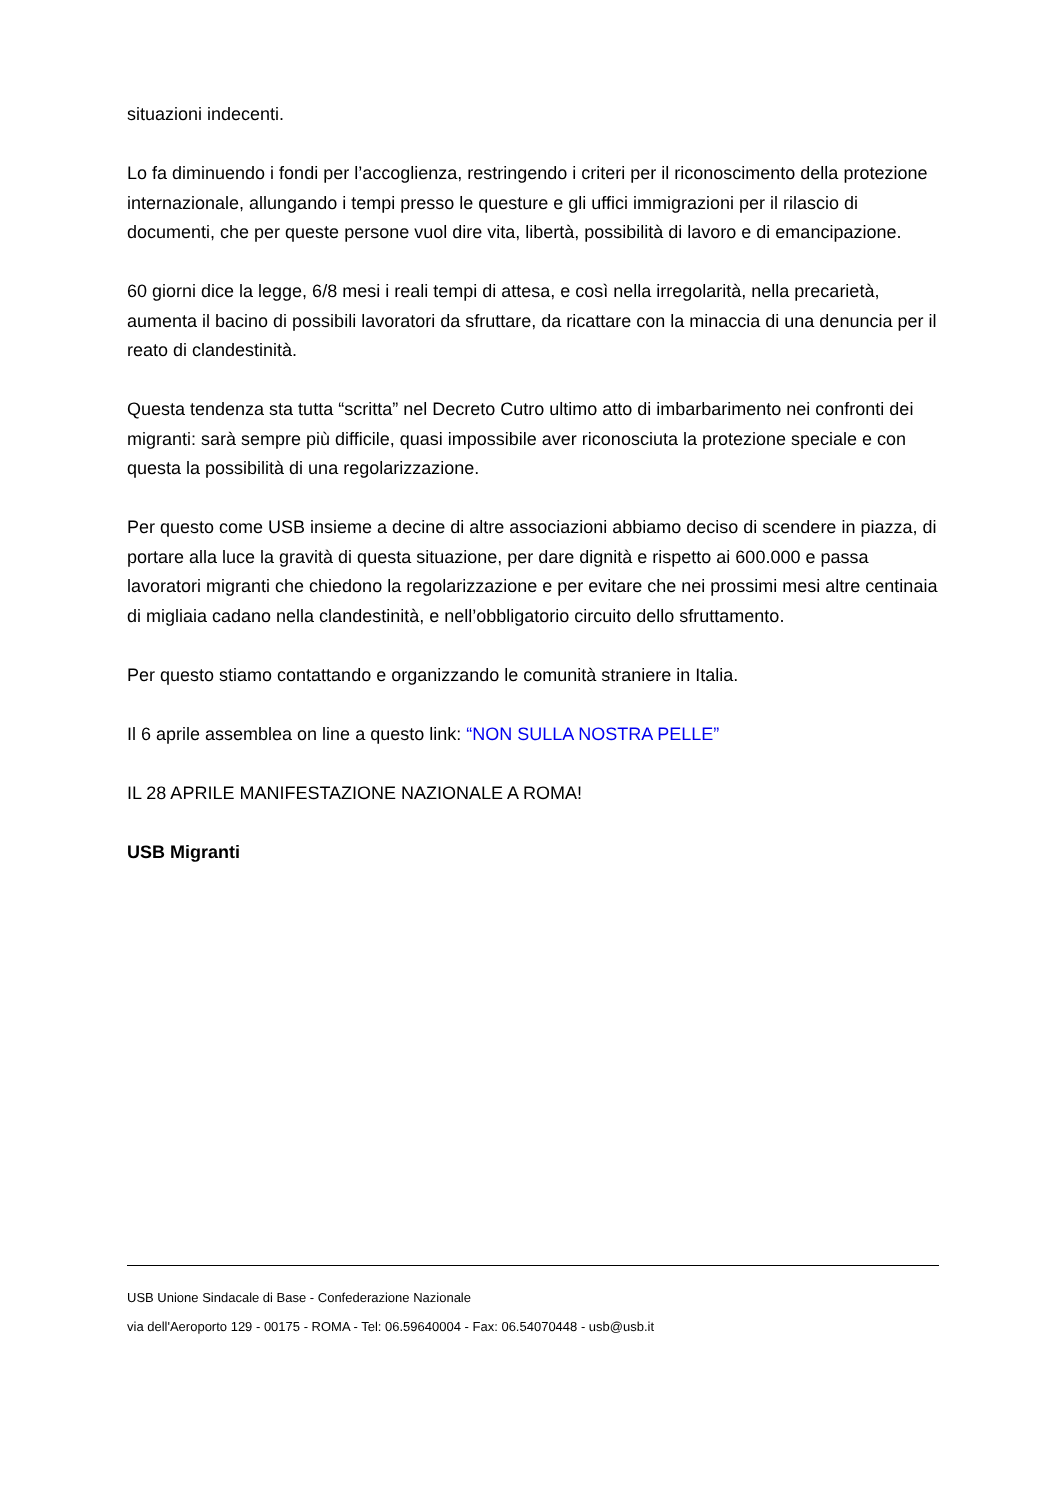situazioni indecenti.
Lo fa diminuendo i fondi per l’accoglienza, restringendo i criteri per il riconoscimento della protezione internazionale, allungando i tempi presso le questure e gli uffici immigrazioni per il rilascio di documenti, che per queste persone vuol dire vita, libertà, possibilità di lavoro e di emancipazione.
60 giorni dice la legge, 6/8 mesi i reali tempi di attesa, e così nella irregolarità, nella precarietà, aumenta il bacino di possibili lavoratori da sfruttare, da ricattare con la minaccia di una denuncia per il reato di clandestinità.
Questa tendenza sta tutta “scritta” nel Decreto Cutro ultimo atto di imbarbarimento nei confronti dei migranti: sarà sempre più difficile, quasi impossibile aver riconosciuta la protezione speciale e con questa la possibilità di una regolarizzazione.
Per questo come USB insieme a decine di altre associazioni abbiamo deciso di scendere in piazza, di portare alla luce la gravità di questa situazione, per dare dignità e rispetto ai 600.000 e passa lavoratori migranti che chiedono la regolarizzazione e per evitare che nei prossimi mesi altre centinaia di migliaia cadano nella clandestinità, e nell’obbligatorio circuito dello sfruttamento.
Per questo stiamo contattando e organizzando le comunità straniere in Italia.
Il 6 aprile assemblea on line a questo link: “NON SULLA NOSTRA PELLE”
IL 28 APRILE MANIFESTAZIONE NAZIONALE A ROMA!
USB Migranti
USB Unione Sindacale di Base - Confederazione Nazionale
via dell'Aeroporto 129 - 00175 - ROMA - Tel: 06.59640004 - Fax: 06.54070448 - usb@usb.it